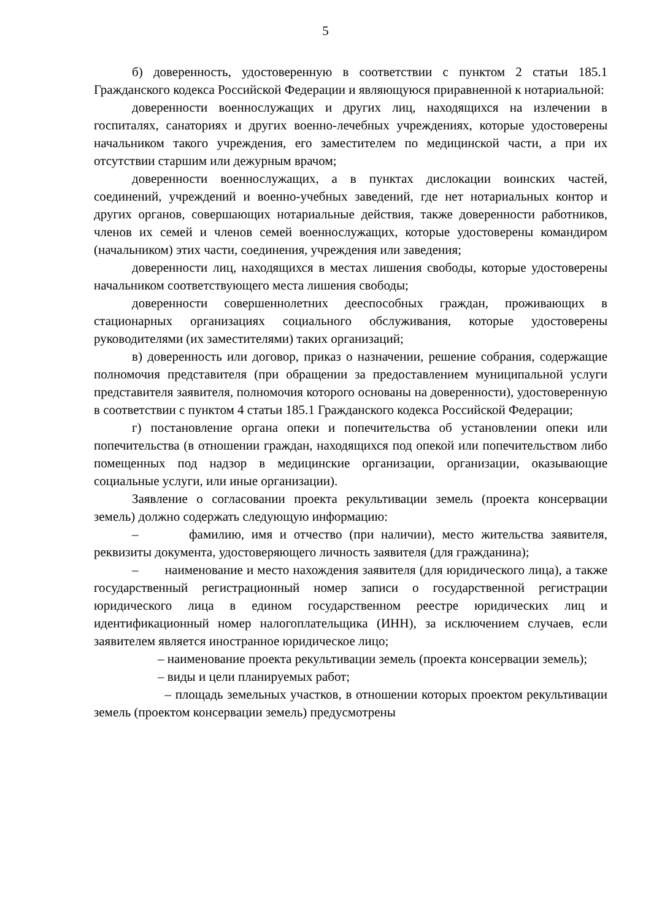5
б) доверенность, удостоверенную в соответствии с пунктом 2 статьи 185.1 Гражданского кодекса Российской Федерации и являющуюся приравненной к нотариальной:
доверенности военнослужащих и других лиц, находящихся на излечении в госпиталях, санаториях и других военно-лечебных учреждениях, которые удостоверены начальником такого учреждения, его заместителем по медицинской части, а при их отсутствии старшим или дежурным врачом;
доверенности военнослужащих, а в пунктах дислокации воинских частей, соединений, учреждений и военно-учебных заведений, где нет нотариальных контор и других органов, совершающих нотариальные действия, также доверенности работников, членов их семей и членов семей военнослужащих, которые удостоверены командиром (начальником) этих части, соединения, учреждения или заведения;
доверенности лиц, находящихся в местах лишения свободы, которые удостоверены начальником соответствующего места лишения свободы;
доверенности совершеннолетних дееспособных граждан, проживающих в стационарных организациях социального обслуживания, которые удостоверены руководителями (их заместителями) таких организаций;
в) доверенность или договор, приказ о назначении, решение собрания, содержащие полномочия представителя (при обращении за предоставлением муниципальной услуги представителя заявителя, полномочия которого основаны на доверенности), удостоверенную в соответствии с пунктом 4 статьи 185.1 Гражданского кодекса Российской Федерации;
г) постановление органа опеки и попечительства об установлении опеки или попечительства (в отношении граждан, находящихся под опекой или попечительством либо помещенных под надзор в медицинские организации, организации, оказывающие социальные услуги, или иные организации).
Заявление о согласовании проекта рекультивации земель (проекта консервации земель) должно содержать следующую информацию:
– фамилию, имя и отчество (при наличии), место жительства заявителя, реквизиты документа, удостоверяющего личность заявителя (для гражданина);
– наименование и место нахождения заявителя (для юридического лица), а также государственный регистрационный номер записи о государственной регистрации юридического лица в едином государственном реестре юридических лиц и идентификационный номер налогоплательщика (ИНН), за исключением случаев, если заявителем является иностранное юридическое лицо;
– наименование проекта рекультивации земель (проекта консервации земель);
– виды и цели планируемых работ;
– площадь земельных участков, в отношении которых проектом рекультивации земель (проектом консервации земель) предусмотрены